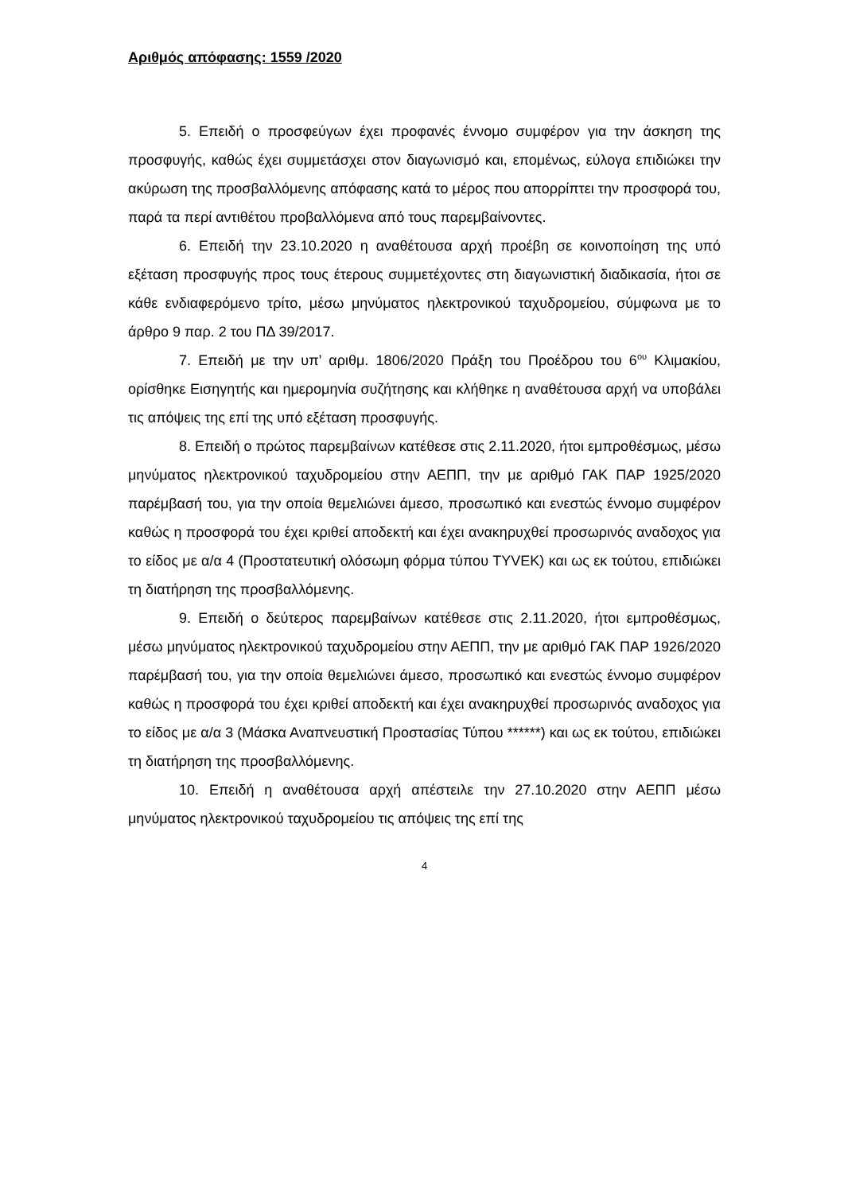Αριθμός απόφασης: 1559 /2020
5. Επειδή ο προσφεύγων έχει προφανές έννομο συμφέρον για την άσκηση της προσφυγής, καθώς έχει συμμετάσχει στον διαγωνισμό και, επομένως, εύλογα επιδιώκει την ακύρωση της προσβαλλόμενης απόφασης κατά το μέρος που απορρίπτει την προσφορά του, παρά τα περί αντιθέτου προβαλλόμενα από τους παρεμβαίνοντες.
6. Επειδή την 23.10.2020 η αναθέτουσα αρχή προέβη σε κοινοποίηση της υπό εξέταση προσφυγής προς τους έτερους συμμετέχοντες στη διαγωνιστική διαδικασία, ήτοι σε κάθε ενδιαφερόμενο τρίτο, μέσω μηνύματος ηλεκτρονικού ταχυδρομείου, σύμφωνα με το άρθρο 9 παρ. 2 του ΠΔ 39/2017.
7. Επειδή με την υπ’ αριθμ. 1806/2020 Πράξη του Προέδρου του 6<sup>ου</sup> Κλιμακίου, ορίσθηκε Εισηγητής και ημερομηνία συζήτησης και κλήθηκε η αναθέτουσα αρχή να υποβάλει τις απόψεις της επί της υπό εξέταση προσφυγής.
8. Επειδή ο πρώτος παρεμβαίνων κατέθεσε στις 2.11.2020, ήτοι εμπροθέσμως, μέσω μηνύματος ηλεκτρονικού ταχυδρομείου στην ΑΕΠΠ, την με αριθμό ΓΑΚ ΠΑΡ 1925/2020 παρέμβασή του, για την οποία θεμελιώνει άμεσο, προσωπικό και ενεστώς έννομο συμφέρον καθώς η προσφορά του έχει κριθεί αποδεκτή και έχει ανακηρυχθεί προσωρινός αναδοχος για το είδος με α/α 4 (Προστατευτική ολόσωμη φόρμα τύπου TYVEK) και ως εκ τούτου, επιδιώκει τη διατήρηση της προσβαλλόμενης.
9. Επειδή ο δεύτερος παρεμβαίνων κατέθεσε στις 2.11.2020, ήτοι εμπροθέσμως, μέσω μηνύματος ηλεκτρονικού ταχυδρομείου στην ΑΕΠΠ, την με αριθμό ΓΑΚ ΠΑΡ 1926/2020 παρέμβασή του, για την οποία θεμελιώνει άμεσο, προσωπικό και ενεστώς έννομο συμφέρον καθώς η προσφορά του έχει κριθεί αποδεκτή και έχει ανακηρυχθεί προσωρινός αναδοχος για το είδος με α/α 3 (Μάσκα Αναπνευστική Προστασίας Τύπου ******) και ως εκ τούτου, επιδιώκει τη διατήρηση της προσβαλλόμενης.
10. Επειδή η αναθέτουσα αρχή απέστειλε την 27.10.2020 στην ΑΕΠΠ μέσω μηνύματος ηλεκτρονικού ταχυδρομείου τις απόψεις της επί της
4